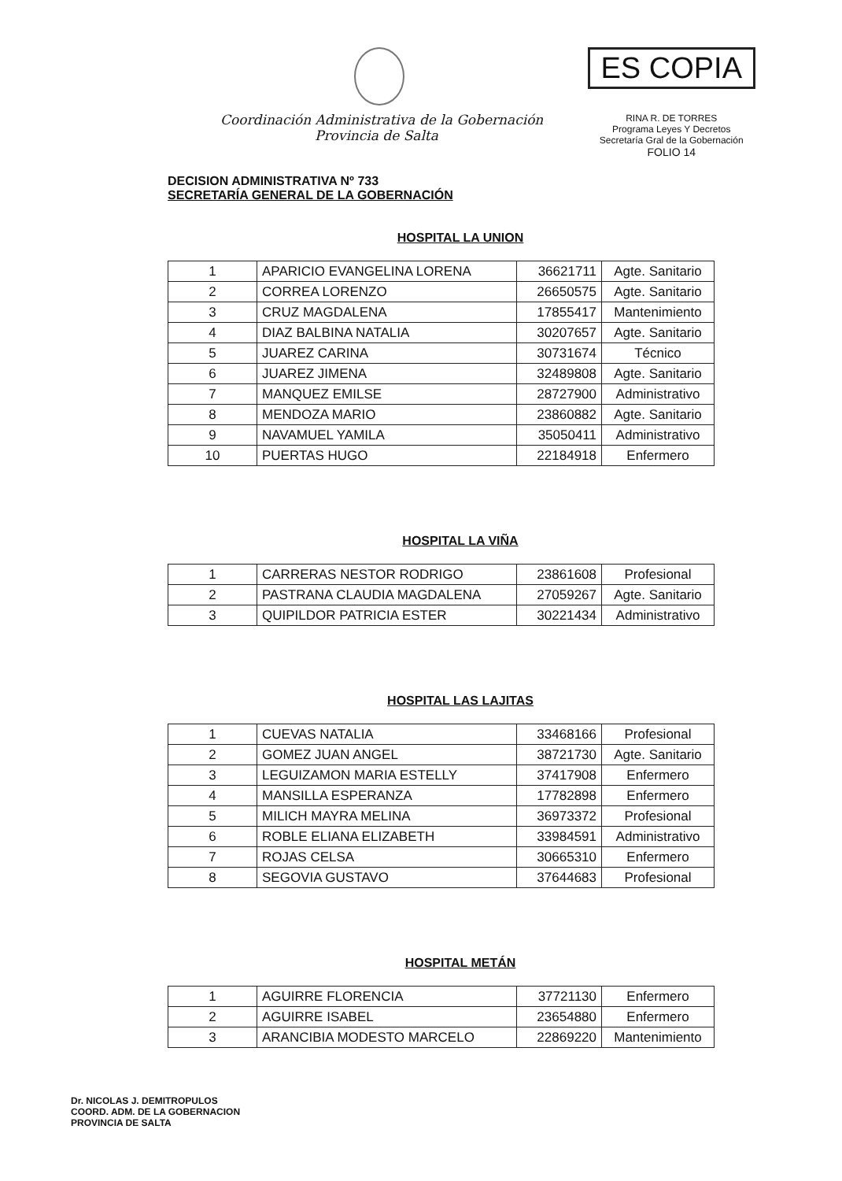Coordinación Administrativa de la Gobernación
Provincia de Salta
ES COPIA
RINA R. DE TORRES
Programa Leyes Y Decretos
Secretaría Gral de la Gobernación
FOLIO 14
DECISION ADMINISTRATIVA Nº 733
SECRETARÍA GENERAL DE LA GOBERNACIÓN
HOSPITAL LA UNION
| 1 | APARICIO EVANGELINA LORENA | 36621711 | Agte. Sanitario |
| 2 | CORREA LORENZO | 26650575 | Agte. Sanitario |
| 3 | CRUZ MAGDALENA | 17855417 | Mantenimiento |
| 4 | DIAZ BALBINA NATALIA | 30207657 | Agte. Sanitario |
| 5 | JUAREZ CARINA | 30731674 | Técnico |
| 6 | JUAREZ JIMENA | 32489808 | Agte. Sanitario |
| 7 | MANQUEZ EMILSE | 28727900 | Administrativo |
| 8 | MENDOZA MARIO | 23860882 | Agte. Sanitario |
| 9 | NAVAMUEL YAMILA | 35050411 | Administrativo |
| 10 | PUERTAS HUGO | 22184918 | Enfermero |
HOSPITAL LA VIÑA
| 1 | CARRERAS NESTOR RODRIGO | 23861608 | Profesional |
| 2 | PASTRANA CLAUDIA MAGDALENA | 27059267 | Agte. Sanitario |
| 3 | QUIPILDOR PATRICIA ESTER | 30221434 | Administrativo |
HOSPITAL LAS LAJITAS
| 1 | CUEVAS NATALIA | 33468166 | Profesional |
| 2 | GOMEZ JUAN ANGEL | 38721730 | Agte. Sanitario |
| 3 | LEGUIZAMON MARIA ESTELLY | 37417908 | Enfermero |
| 4 | MANSILLA ESPERANZA | 17782898 | Enfermero |
| 5 | MILICH MAYRA MELINA | 36973372 | Profesional |
| 6 | ROBLE ELIANA ELIZABETH | 33984591 | Administrativo |
| 7 | ROJAS CELSA | 30665310 | Enfermero |
| 8 | SEGOVIA GUSTAVO | 37644683 | Profesional |
HOSPITAL METÁN
| 1 | AGUIRRE FLORENCIA | 37721130 | Enfermero |
| 2 | AGUIRRE ISABEL | 23654880 | Enfermero |
| 3 | ARANCIBIA MODESTO MARCELO | 22869220 | Mantenimiento |
Dr. NICOLAS J. DEMITROPULOS
COORD. ADM. DE LA GOBERNACION
PROVINCIA DE SALTA